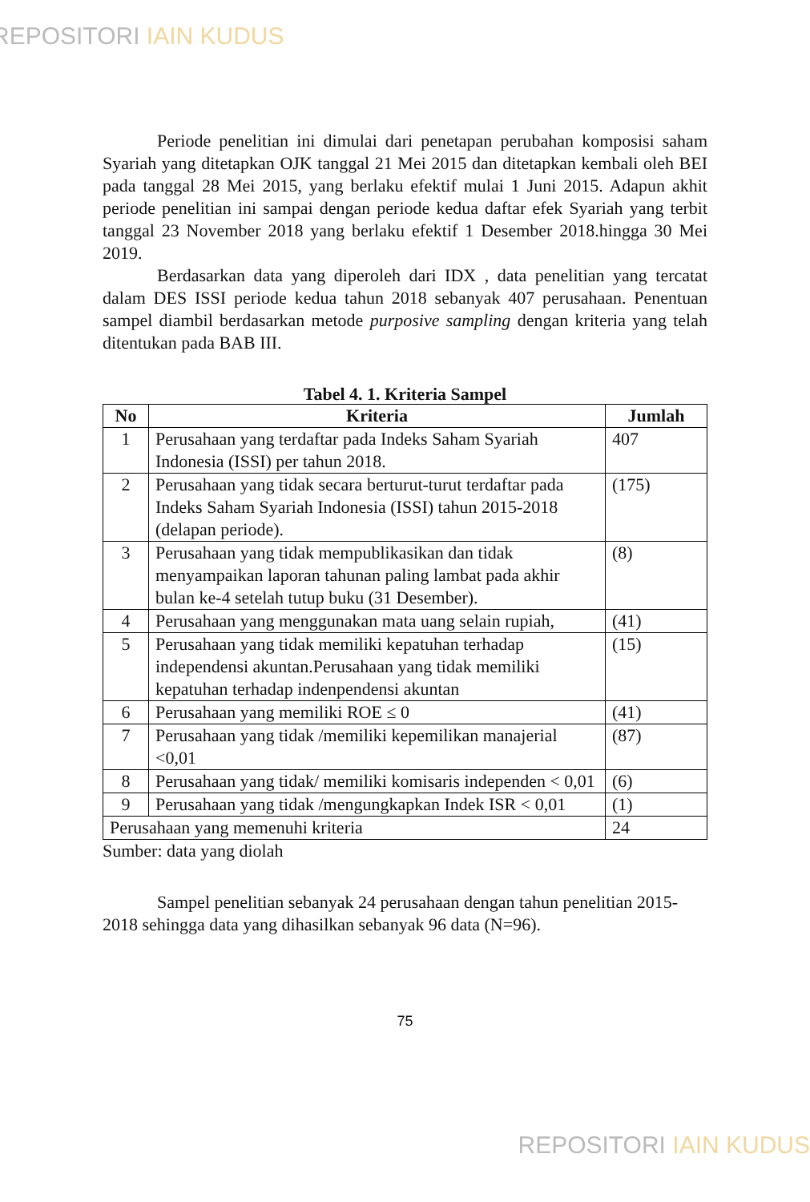REPOSITORI IAIN KUDUS
Periode penelitian ini dimulai dari penetapan perubahan komposisi saham Syariah yang ditetapkan OJK tanggal 21 Mei 2015 dan ditetapkan kembali oleh BEI pada tanggal 28 Mei 2015, yang berlaku efektif mulai 1 Juni 2015. Adapun akhit periode penelitian ini sampai dengan periode kedua daftar efek Syariah yang terbit tanggal 23 November 2018 yang berlaku efektif 1 Desember 2018.hingga 30 Mei 2019.
Berdasarkan data yang diperoleh dari IDX , data penelitian yang tercatat dalam DES ISSI periode kedua tahun 2018 sebanyak 407 perusahaan. Penentuan sampel diambil berdasarkan metode purposive sampling dengan kriteria yang telah ditentukan pada BAB III.
Tabel 4. 1. Kriteria Sampel
| No | Kriteria | Jumlah |
| --- | --- | --- |
| 1 | Perusahaan yang terdaftar pada Indeks Saham Syariah Indonesia (ISSI) per tahun 2018. | 407 |
| 2 | Perusahaan yang tidak secara berturut-turut terdaftar pada Indeks Saham Syariah Indonesia (ISSI) tahun 2015-2018 (delapan periode). | (175) |
| 3 | Perusahaan yang tidak mempublikasikan dan tidak menyampaikan laporan tahunan paling lambat pada akhir bulan ke-4 setelah tutup buku (31 Desember). | (8) |
| 4 | Perusahaan yang menggunakan mata uang selain rupiah, | (41) |
| 5 | Perusahaan yang tidak memiliki kepatuhan terhadap independensi akuntan.Perusahaan yang tidak memiliki kepatuhan terhadap indenpendensi akuntan | (15) |
| 6 | Perusahaan yang memiliki ROE ≤ 0 | (41) |
| 7 | Perusahaan yang tidak /memiliki kepemilikan manajerial <0,01 | (87) |
| 8 | Perusahaan yang tidak/ memiliki komisaris independen < 0,01 | (6) |
| 9 | Perusahaan yang tidak /mengungkapkan Indek ISR < 0,01 | (1) |
| Perusahaan yang memenuhi kriteria | | 24 |
Sumber: data yang diolah
Sampel penelitian sebanyak 24 perusahaan dengan tahun penelitian 2015-2018 sehingga data yang dihasilkan sebanyak 96 data (N=96).
75
REPOSITORI IAIN KUDUS